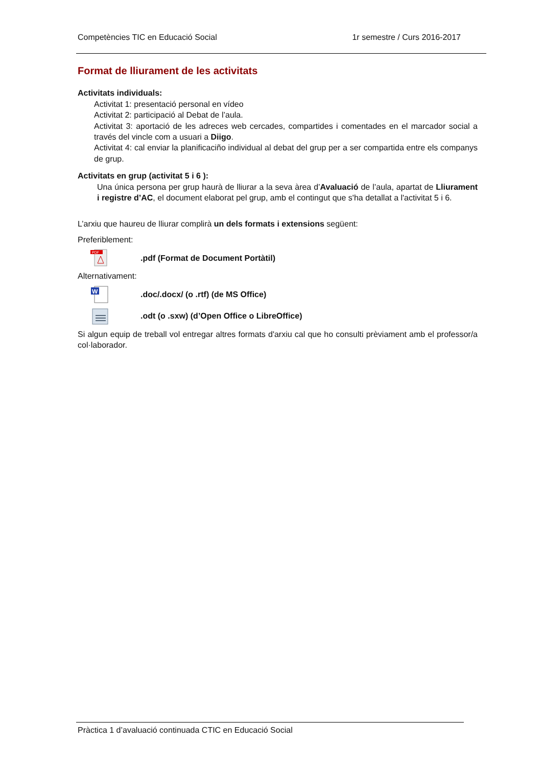Competències TIC en Educació Social 1r semestre / Curs 2016-2017
Format de lliurament de les activitats
Activitats individuals:
Activitat 1: presentació personal en vídeo
Activitat 2: participació al Debat de l’aula.
Activitat 3: aportació de les adreces web cercades, compartides i comentades en el marcador social a través del vincle com a usuari a Diigo.
Activitat 4: cal enviar la planificaciño individual al debat del grup per a ser compartida entre els companys de grup.
Activitats en grup (activitat 5 i 6 ):
Una única persona per grup haurà de lliurar a la seva àrea d’Avaluació de l’aula, apartat de Lliurament i registre d’AC, el document elaborat pel grup, amb el contingut que s'ha detallat a l'activitat 5 i 6.
L’arxiu que haureu de lliurar complirà un dels formats i extensions següent:
Preferiblement:
PDF
.pdf (Format de Document Portàtil)
Alternativament:
W
.doc/.docx/ (o .rtf) (de MS Office)
.odt (o .sxw) (d’Open Office o LibreOffice)
Si algun equip de treball vol entregar altres formats d'arxiu cal que ho consulti prèviament amb el professor/a col·laborador.
Pràctica 1 d’avaluació continuada CTIC en Educació Social